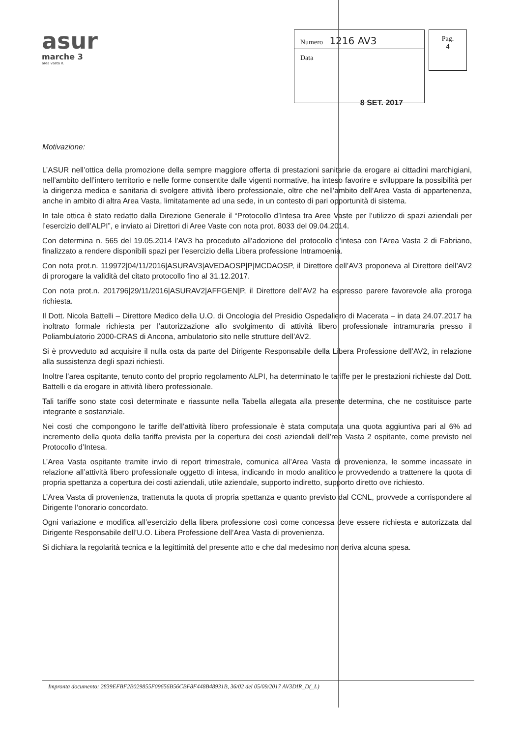asur
marche 3
area vasta n.
Numero 1216 AV3
Data
Pag.
4
8 SET. 2017
Motivazione:
L’ASUR nell’ottica della promozione della sempre maggiore offerta di prestazioni sanitarie da erogare ai cittadini marchigiani, nell’ambito dell’intero territorio e nelle forme consentite dalle vigenti normative, ha inteso favorire e sviluppare la possibilità per la dirigenza medica e sanitaria di svolgere attività libero professionale, oltre che nell’ambito dell’Area Vasta di appartenenza, anche in ambito di altra Area Vasta, limitatamente ad una sede, in un contesto di pari opportunità di sistema.
In tale ottica è stato redatto dalla Direzione Generale il “Protocollo d’Intesa tra Aree Vaste per l’utilizzo di spazi aziendali per l’esercizio dell’ALPI”, e inviato ai Direttori di Aree Vaste con nota prot. 8033 del 09.04.2014.
Con determina n. 565 del 19.05.2014 l’AV3 ha proceduto all’adozione del protocollo d’intesa con l’Area Vasta 2 di Fabriano, finalizzato a rendere disponibili spazi per l’esercizio della Libera professione Intramoenia.
Con nota prot.n. 119972|04/11/2016|ASURAV3|AVEDAOSP|P|MCDAOSP, il Direttore dell’AV3 proponeva al Direttore dell’AV2 di prorogare la validità del citato protocollo fino al 31.12.2017.
Con nota prot.n. 201796|29/11/2016|ASURAV2|AFFGEN|P, il Direttore dell’AV2 ha espresso parere favorevole alla proroga richiesta.
Il Dott. Nicola Battelli – Direttore Medico della U.O. di Oncologia del Presidio Ospedaliero di Macerata – in data 24.07.2017 ha inoltrato formale richiesta per l’autorizzazione allo svolgimento di attività libero professionale intramuraria presso il Poliambulatorio 2000-CRAS di Ancona, ambulatorio sito nelle strutture dell’AV2.
Si è provveduto ad acquisire il nulla osta da parte del Dirigente Responsabile della Libera Professione dell’AV2, in relazione alla sussistenza degli spazi richiesti.
Inoltre l’area ospitante, tenuto conto del proprio regolamento ALPI, ha determinato le tariffe per le prestazioni richieste dal Dott. Battelli e da erogare in attività libero professionale.
Tali tariffe sono state così determinate e riassunte nella Tabella allegata alla presente determina, che ne costituisce parte integrante e sostanziale.
Nei costi che compongono le tariffe dell’attività libero professionale è stata computata una quota aggiuntiva pari al 6% ad incremento della quota della tariffa prevista per la copertura dei costi aziendali dell’rea Vasta 2 ospitante, come previsto nel Protocollo d’Intesa.
L’Area Vasta ospitante tramite invio di report trimestrale, comunica all’Area Vasta di provenienza, le somme incassate in relazione all’attività libero professionale oggetto di intesa, indicando in modo analitico e provvedendo a trattenere la quota di propria spettanza a copertura dei costi aziendali, utile aziendale, supporto indiretto, supporto diretto ove richiesto.
L’Area Vasta di provenienza, trattenuta la quota di propria spettanza e quanto previsto dal CCNL, provvede a corrispondere al Dirigente l’onorario concordato.
Ogni variazione e modifica all’esercizio della libera professione così come concessa deve essere richiesta e autorizzata dal Dirigente Responsabile dell’U.O. Libera Professione dell’Area Vasta di provenienza.
Si dichiara la regolarità tecnica e la legittimità del presente atto e che dal medesimo non deriva alcuna spesa.
Impronta documento: 2839EFBF2B029855F09656B56CBF8F448B48931B, 36/02 del 05/09/2017 AV3DIR_D(_L)